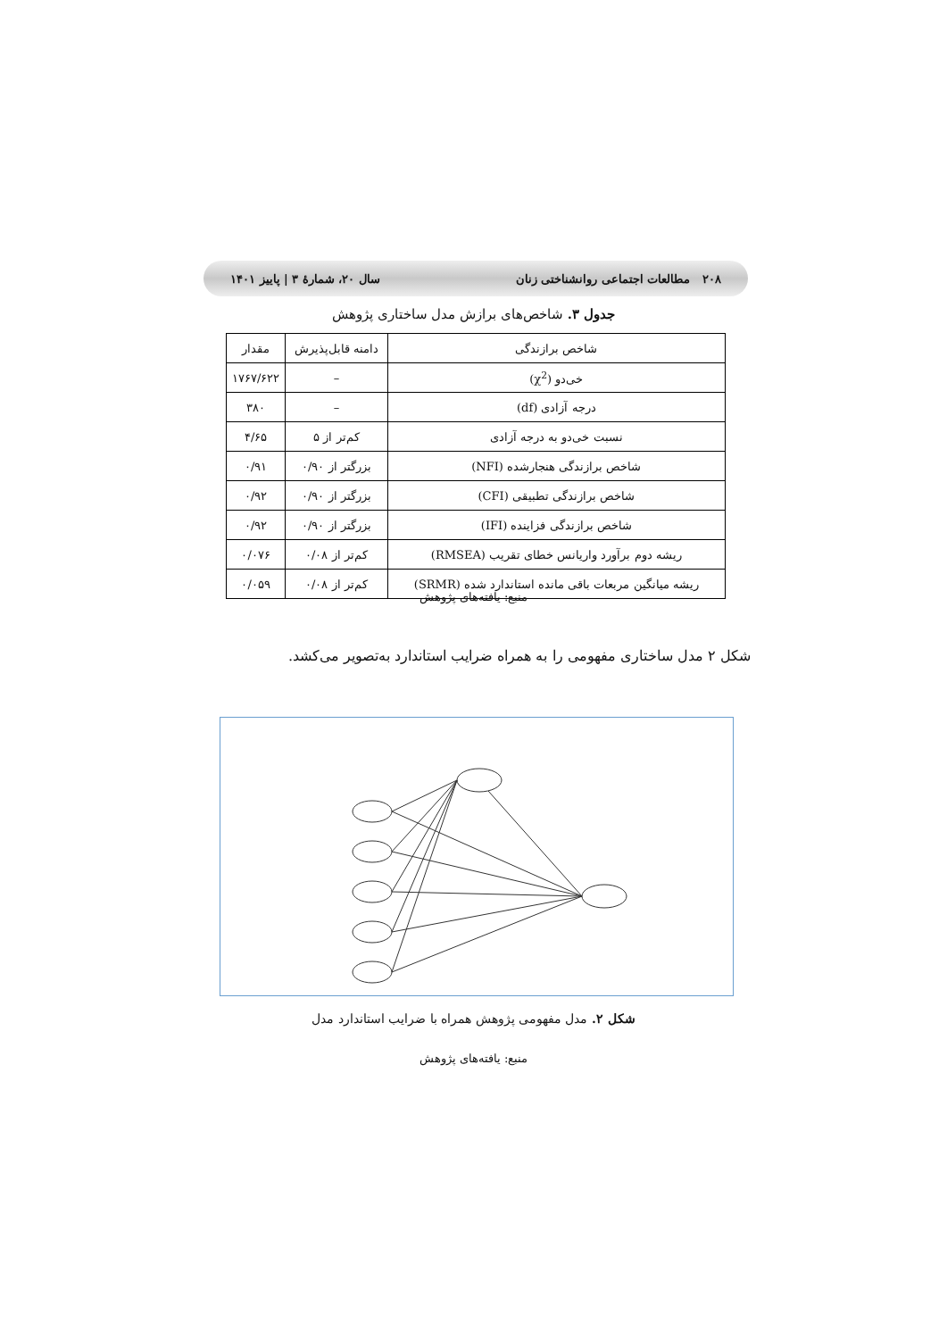۲۰۸ مطالعات اجتماعی روانشناختی زنان سال ۲۰، شمارهٔ ۳ | پاییز ۱۴۰۱
جدول ۳. شاخص‌های برازش مدل ساختاری پژوهش
| شاخص برازندگی | دامنه قابل‌پذیرش | مقدار |
| --- | --- | --- |
| خی‌دو (χ<sup>2</sup>) | – | ۱۷۶۷/۶۲۲ |
| درجه آزادی (df) | – | ۳۸۰ |
| نسبت خی‌دو به درجه آزادی | کم‌تر از ۵ | ۴/۶۵ |
| شاخص برازندگی هنجارشده (NFI) | بزرگتر از ۰/۹۰ | ۰/۹۱ |
| شاخص برازندگی تطبیقی (CFI) | بزرگتر از ۰/۹۰ | ۰/۹۲ |
| شاخص برازندگی فزاینده (IFI) | بزرگتر از ۰/۹۰ | ۰/۹۲ |
| ریشه دوم برآورد واریانس خطای تقریب (RMSEA) | کم‌تر از ۰/۰۸ | ۰/۰۷۶ |
| ریشه میانگین مربعات باقی مانده استاندارد شده (SRMR) | کم‌تر از ۰/۰۸ | ۰/۰۵۹ |
منبع: یافته‌های پژوهش
شکل ۲ مدل ساختاری مفهومی را به همراه ضرایب استاندارد به‌تصویر می‌کشد.
شکل ۲. مدل مفهومی پژوهش همراه با ضرایب استاندارد مدل
منبع: یافته‌های پژوهش